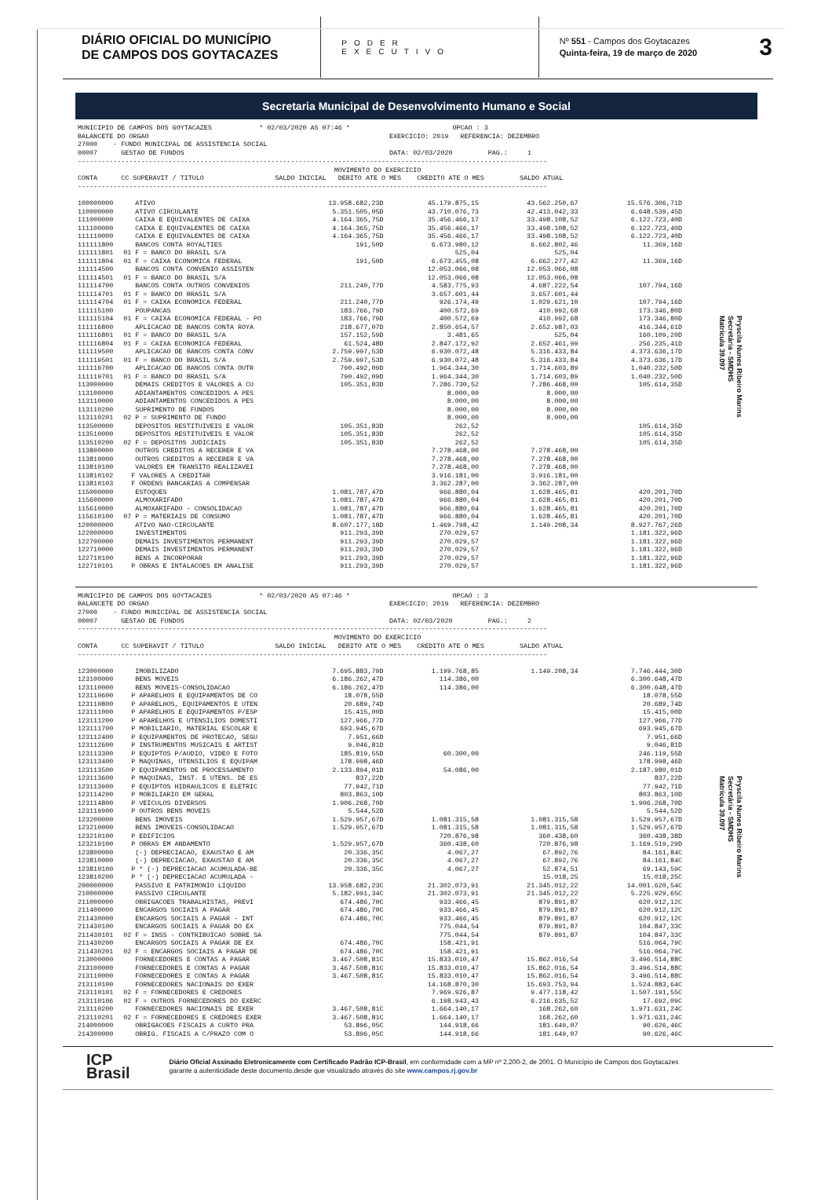DIÁRIO OFICIAL DO MUNICÍPIO
DE CAMPOS DOS GOYTACAZES
PODER EXECUTIVO
Nº 551 - Campos dos Goytacazes
Quinta-feira, 19 de março de 2020
3
Secretaria Municipal de Desenvolvimento Humano e Social
MUNICIPIO DE CAMPOS DOS GOYTACAZES            * 02/03/2020 AS 07:46 *                          OPCAO : 3
BALANCETE DO ORGAO                                                             EXERCICIO: 2019   REFERENCIA: DEZEMBRO
27000    - FUNDO MUNICIPAL DE ASSISTENCIA SOCIAL
00007      GESTAO DE FUNDOS                                                    DATA: 02/03/2020         PAG.:     1
-----------------------------------------------------------------------------------------------------------------------
                                                                 MOVIMENTO DO EXERCICIO
CONTA      CC SUPERAVIT / TITULO                  SALDO INICIAL   DEBITO ATE O MES    CREDITO ATE O MES         SALDO ATUAL
-----------------------------------------------------------------------------------------------------------------------
| 100000000 | ATIVO | 13.958.682,23D | 45.179.875,15 | 43.562.250,67 | 15.576.306,71D |
| 110000000 | ATIVO CIRCULANTE | 5.351.505,05D | 43.710.076,73 | 42.413.042,33 | 6.648.539,45D |
| 111000000 | CAIXA E EQUIVALENTES DE CAIXA | 4.164.365,75D | 35.456.466,17 | 33.498.108,52 | 6.122.723,40D |
| 111100000 | CAIXA E EQUIVALENTES DE CAIXA | 4.164.365,75D | 35.456.466,17 | 33.498.108,52 | 6.122.723,40D |
| 111110000 | CAIXA E EQUIVALENTES DE CAIXA | 4.164.365,75D | 35.456.466,17 | 33.498.108,52 | 6.122.723,40D |
| 111111800 | BANCOS CONTA ROYALTIES | 191,50D | 6.673.980,12 | 6.662.802,46 | 11.369,16D |
| 111111801 | 01 F = BANCO DO BRASIL S/A | | 525,04 | 525,04 | |
| 111111804 | 01 F = CAIXA ECONOMICA FEDERAL | 191,50D | 6.673.455,08 | 6.662.277,42 | 11.369,16D |
| 111114500 | BANCOS CONTA CONVENIO ASSISTEN | | 12.053.066,08 | 12.053.066,08 | |
| 111114501 | 01 F = BANCO DO BRASIL S/A | | 12.053.066,08 | 12.053.066,08 | |
| 111114700 | BANCOS CONTA OUTROS CONVENIOS | 211.240,77D | 4.583.775,93 | 4.687.222,54 | 107.794,16D |
| 111114701 | 01 F = BANCO DO BRASIL S/A | | 3.657.601,44 | 3.657.601,44 | |
| 111114704 | 01 F = CAIXA ECONOMICA FEDERAL | 211.240,77D | 926.174,49 | 1.029.621,10 | 107.794,16D |
| 111115100 | POUPANCAS | 183.766,79D | 400.572,69 | 410.992,68 | 173.346,80D |
| 111115104 | 01 F = CAIXA ECONOMICA FEDERAL - PO | 183.766,79D | 400.572,69 | 410.992,68 | 173.346,80D |
| 111116800 | APLICACAO DE BANCOS CONTA ROYA | 218.677,07D | 2.850.654,57 | 2.652.987,03 | 416.344,61D |
| 111116801 | 01 F = BANCO DO BRASIL S/A | 157.152,59D | 3.481,65 | 525,04 | 160.109,20D |
| 111116804 | 01 F = CAIXA ECONOMICA FEDERAL | 61.524,48D | 2.847.172,92 | 2.652.461,99 | 256.235,41D |
| 111119500 | APLICACAO DE BANCOS CONTA CONV | 2.759.997,53D | 6.930.072,48 | 5.316.433,84 | 4.373.636,17D |
| 111119501 | 01 F = BANCO DO BRASIL S/A | 2.759.997,53D | 6.930.072,48 | 5.316.433,84 | 4.373.636,17D |
| 111119700 | APLICACAO DE BANCOS CONTA OUTR | 790.492,09D | 1.964.344,30 | 1.714.603,89 | 1.040.232,50D |
| 111119701 | 01 F = BANCO DO BRASIL S/A | 790.492,09D | 1.964.344,30 | 1.714.603,89 | 1.040.232,50D |
| 113000000 | DEMAIS CREDITOS E VALORES A CU | 105.351,83D | 7.286.730,52 | 7.286.468,00 | 105.614,35D |
| 113100000 | ADIANTAMENTOS CONCEDIDOS A PES | | 8.000,00 | 8.000,00 | |
| 113110000 | ADIANTAMENTOS CONCEDIDOS A PES | | 8.000,00 | 8.000,00 | |
| 113110200 | SUPRIMENTO DE FUNDOS | | 8.000,00 | 8.000,00 | |
| 113110201 | 02 P = SUPRIMENTO DE FUNDO | | 8.000,00 | 8.000,00 | |
| 113500000 | DEPOSITOS RESTITUIVEIS E VALOR | 105.351,83D | 262,52 | | 105.614,35D |
| 113510000 | DEPOSITOS RESTITUIVEIS E VALOR | 105.351,83D | 262,52 | | 105.614,35D |
| 113510200 | 02 F = DEPOSITOS JUDICIAIS | 105.351,83D | 262,52 | | 105.614,35D |
| 113800000 | OUTROS CREDITOS A RECEBER E VA | | 7.278.468,00 | 7.278.468,00 | |
| 113810000 | OUTROS CREDITOS A RECEBER E VA | | 7.278.468,00 | 7.278.468,00 | |
| 113810100 | VALORES EM TRANSITO REALIZAVEI | | 7.278.468,00 | 7.278.468,00 | |
| 113810102 | F VALORES A CREDITAR | | 3.916.181,00 | 3.916.181,00 | |
| 113810103 | F ORDENS BANCARIAS A COMPENSAR | | 3.362.287,00 | 3.362.287,00 | |
| 115000000 | ESTOQUES | 1.081.787,47D | 966.880,04 | 1.628.465,81 | 420.201,70D |
| 115600000 | ALMOXARIFADO | 1.081.787,47D | 966.880,04 | 1.628.465,81 | 420.201,70D |
| 115610000 | ALMOXARIFADO - CONSOLIDACAO | 1.081.787,47D | 966.880,04 | 1.628.465,81 | 420.201,70D |
| 115610100 | 07 P = MATERIAIS DE CONSUMO | 1.081.787,47D | 966.880,04 | 1.628.465,81 | 420.201,70D |
| 120000000 | ATIVO NAO-CIRCULANTE | 8.607.177,18D | 1.469.798,42 | 1.149.208,34 | 8.927.767,26D |
| 122000000 | INVESTIMENTOS | 911.293,39D | 270.029,57 | | 1.181.322,96D |
| 122700000 | DEMAIS INVESTIMENTOS PERMANENT | 911.293,39D | 270.029,57 | | 1.181.322,96D |
| 122710000 | DEMAIS INVESTIMENTOS PERMANENT | 911.293,39D | 270.029,57 | | 1.181.322,96D |
| 122710100 | BENS A INCORPORAR | 911.293,39D | 270.029,57 | | 1.181.322,96D |
| 122710101 | P OBRAS E INTALACOES EM ANALISE | 911.293,39D | 270.029,57 | | 1.181.322,96D |
Pryscila Nunes Ribeiro Marins
Secretária - SMDHS
Matrícula 39.097
MUNICIPIO DE CAMPOS DOS GOYTACAZES            * 02/03/2020 AS 07:46 *                          OPCAO : 3
BALANCETE DO ORGAO                                                             EXERCICIO: 2019   REFERENCIA: DEZEMBRO
27000    - FUNDO MUNICIPAL DE ASSISTENCIA SOCIAL
00007      GESTAO DE FUNDOS                                                    DATA: 02/03/2020         PAG.:     2
-----------------------------------------------------------------------------------------------------------------------
                                                                 MOVIMENTO DO EXERCICIO
CONTA      CC SUPERAVIT / TITULO                  SALDO INICIAL   DEBITO ATE O MES    CREDITO ATE O MES         SALDO ATUAL
-----------------------------------------------------------------------------------------------------------------------
| 123000000 | IMOBILIZADO | 7.695.883,79D | 1.199.768,85 | 1.149.208,34 | 7.746.444,30D |
| 123100000 | BENS MOVEIS | 6.186.262,47D | 114.386,00 | | 6.300.648,47D |
| 123110000 | BENS MOVEIS-CONSOLIDACAO | 6.186.262,47D | 114.386,00 | | 6.300.648,47D |
| 123110600 | P APARELHOS E EQUIPAMENTOS DE CO | 18.078,55D | | | 18.078,55D |
| 123110800 | P APARELHOS, EQUIPAMENTOS E UTEN | 20.689,74D | | | 20.689,74D |
| 123111000 | P APARELHOS E EQUIPAMENTOS P/ESP | 15.415,00D | | | 15.415,00D |
| 123111200 | P APARELHOS E UTENSILIOS DOMESTI | 127.966,77D | | | 127.966,77D |
| 123111700 | P MOBILIARIO, MATERIAL ESCOLAR E | 693.945,67D | | | 693.945,67D |
| 123112400 | P EQUIPAMENTOS DE PROTECAO, SEGU | 7.951,66D | | | 7.951,66D |
| 123112600 | P INSTRUMENTOS MUSICAIS E ARTIST | 9.046,81D | | | 9.046,81D |
| 123113300 | P EQUIPTOS P/AUDIO, VIDEO E FOTO | 185.819,55D | 60.300,00 | | 246.119,55D |
| 123113400 | P MAQUINAS, UTENSILIOS E EQUIPAM | 178.998,46D | | | 178.998,46D |
| 123113500 | P EQUIPAMENTOS DE PROCESSAMENTO | 2.133.894,01D | 54.086,00 | | 2.187.980,01D |
| 123113600 | P MAQUINAS, INST. E UTENS. DE ES | 837,22D | | | 837,22D |
| 123113900 | P EQUIPTOS HIDRAULICOS E ELETRIC | 77.942,71D | | | 77.942,71D |
| 123114200 | P MOBILIARIO EM GERAL | 803.863,10D | | | 803.863,10D |
| 123114800 | P VEICULOS DIVERSOS | 1.906.268,70D | | | 1.906.268,70D |
| 123119900 | P OUTROS BENS MOVEIS | 5.544,52D | | | 5.544,52D |
| 123200000 | BENS IMOVEIS | 1.529.957,67D | 1.081.315,58 | 1.081.315,58 | 1.529.957,67D |
| 123210000 | BENS IMOVEIS-CONSOLIDACAO | 1.529.957,67D | 1.081.315,58 | 1.081.315,58 | 1.529.957,67D |
| 123210100 | P EDIFICIOS | | 720.876,98 | 360.438,60 | 360.438,38D |
| 123219100 | P OBRAS EM ANDAMENTO | 1.529.957,67D | 360.438,60 | 720.876,98 | 1.169.519,29D |
| 123800000 | (-) DEPRECIACAO, EXAUSTAO E AM | 20.336,35C | 4.067,27 | 67.892,76 | 84.161,84C |
| 123810000 | (-) DEPRECIACAO, EXAUSTAO E AM | 20.336,35C | 4.067,27 | 67.892,76 | 84.161,84C |
| 123810100 | P * (-) DEPRECIACAO ACUMULADA-BE | 20.336,35C | 4.067,27 | 52.874,51 | 69.143,59C |
| 123810200 | P * (-) DEPRECIACAO ACUMULADA - | | | 15.018,25 | 15.018,25C |
| 200000000 | PASSIVO E PATRIMONIO LIQUIDO | 13.958.682,23C | 21.302.073,91 | 21.345.012,22 | 14.001.620,54C |
| 210000000 | PASSIVO CIRCULANTE | 5.182.991,34C | 21.302.073,91 | 21.345.012,22 | 5.225.929,65C |
| 211000000 | OBRIGACOES TRABALHISTAS, PREVI | 674.486,70C | 933.466,45 | 879.891,87 | 620.912,12C |
| 211400000 | ENCARGOS SOCIAIS A PAGAR | 674.486,70C | 933.466,45 | 879.891,87 | 620.912,12C |
| 211430000 | ENCARGOS SOCIAIS A PAGAR - INT | 674.486,70C | 933.466,45 | 879.891,87 | 620.912,12C |
| 211430100 | ENCARGOS SOCIAIS A PAGAR DO EX | | 775.044,54 | 879.891,87 | 104.847,33C |
| 211430101 | 02 F = INSS - CONTRIBUICAO SOBRE SA | | 775.044,54 | 879.891,87 | 104.847,33C |
| 211430200 | ENCARGOS SOCIAIS A PAGAR DE EX | 674.486,70C | 158.421,91 | | 516.064,79C |
| 211430201 | 02 F = ENCARGOS SOCIAIS A PAGAR DE | 674.486,70C | 158.421,91 | | 516.064,79C |
| 213000000 | FORNECEDORES E CONTAS A PAGAR | 3.467.508,81C | 15.833.010,47 | 15.862.016,54 | 3.496.514,88C |
| 213100000 | FORNECEDORES E CONTAS A PAGAR | 3.467.508,81C | 15.833.010,47 | 15.862.016,54 | 3.496.514,88C |
| 213110000 | FORNECEDORES E CONTAS A PAGAR | 3.467.508,81C | 15.833.010,47 | 15.862.016,54 | 3.496.514,88C |
| 213110100 | FORNECEDORES NACIONAIS DO EXER | | 14.168.870,30 | 15.693.753,94 | 1.524.883,64C |
| 213110101 | 02 F = FORNECEDORES E CREDORES | | 7.969.926,87 | 9.477.118,42 | 1.507.191,55C |
| 213110106 | 02 F = OUTROS FORNECEDORES DO EXERC | | 6.198.943,43 | 6.216.635,52 | 17.692,09C |
| 213110200 | FORNECEDORES NACIONAIS DE EXER | 3.467.508,81C | 1.664.140,17 | 168.262,60 | 1.971.631,24C |
| 213110201 | 02 F = FORNECEDORES E CREDORES EXER | 3.467.508,81C | 1.664.140,17 | 168.262,60 | 1.971.631,24C |
| 214000000 | OBRIGACOES FISCAIS A CURTO PRA | 53.896,05C | 144.918,66 | 181.649,07 | 90.626,46C |
| 214300000 | OBRIG. FISCAIS A C/PRAZO COM O | 53.896,05C | 144.918,66 | 181.649,07 | 90.626,46C |
Pryscila Nunes Ribeiro Marins
Secretária - SMDHS
Matrícula 39.097
ICP
Brasil
Diário Oficial Assinado Eletronicamente com Certificado Padrão ICP-Brasil, em conformidade com a MP nº 2.200-2, de 2001. O Município de Campos dos Goytacazes garante a autenticidade deste documento,desde que visualizado através do site www.campos.rj.gov.br